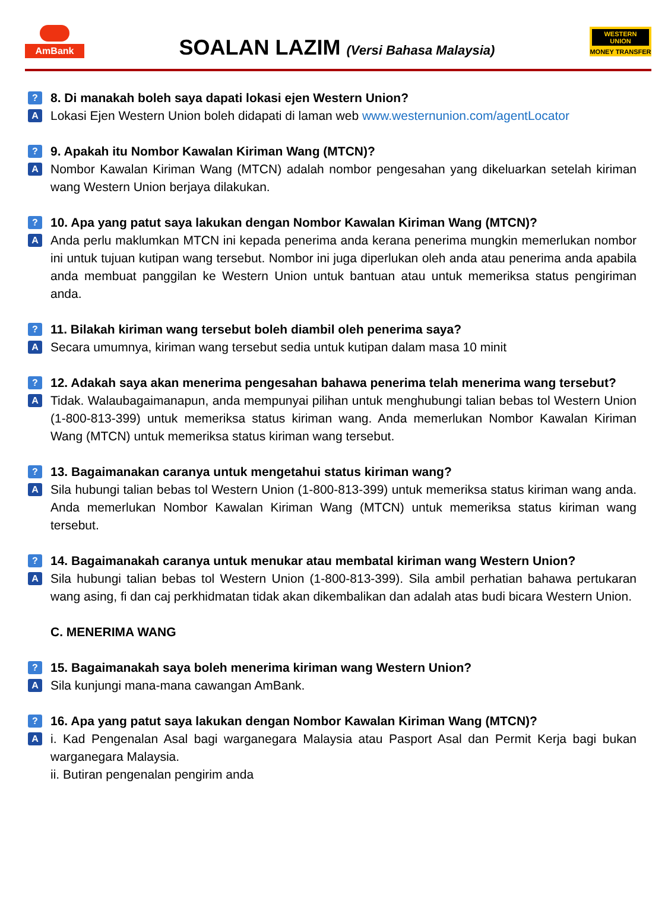AmBank
SOALAN LAZIM (Versi Bahasa Malaysia)
WESTERN UNION
MONEY TRANSFER
?
8. Di manakah boleh saya dapati lokasi ejen Western Union?
A
Lokasi Ejen Western Union boleh didapati di laman web www.westernunion.com/agentLocator
?
9. Apakah itu Nombor Kawalan Kiriman Wang (MTCN)?
A
Nombor Kawalan Kiriman Wang (MTCN) adalah nombor pengesahan yang dikeluarkan setelah kiriman wang Western Union berjaya dilakukan.
?
10. Apa yang patut saya lakukan dengan Nombor Kawalan Kiriman Wang (MTCN)?
A
Anda perlu maklumkan MTCN ini kepada penerima anda kerana penerima mungkin memerlukan nombor ini untuk tujuan kutipan wang tersebut. Nombor ini juga diperlukan oleh anda atau penerima anda apabila anda membuat panggilan ke Western Union untuk bantuan atau untuk memeriksa status pengiriman anda.
?
11. Bilakah kiriman wang tersebut boleh diambil oleh penerima saya?
A
Secara umumnya, kiriman wang tersebut sedia untuk kutipan dalam masa 10 minit
?
12. Adakah saya akan menerima pengesahan bahawa penerima telah menerima wang tersebut?
A
Tidak. Walaubagaimanapun, anda mempunyai pilihan untuk menghubungi talian bebas tol Western Union (1-800-813-399) untuk memeriksa status kiriman wang. Anda memerlukan Nombor Kawalan Kiriman Wang (MTCN) untuk memeriksa status kiriman wang tersebut.
?
13. Bagaimanakan caranya untuk mengetahui status kiriman wang?
A
Sila hubungi talian bebas tol Western Union (1-800-813-399) untuk memeriksa status kiriman wang anda. Anda memerlukan Nombor Kawalan Kiriman Wang (MTCN) untuk memeriksa status kiriman wang tersebut.
?
14. Bagaimanakah caranya untuk menukar atau membatal kiriman wang Western Union?
A
Sila hubungi talian bebas tol Western Union (1-800-813-399). Sila ambil perhatian bahawa pertukaran wang asing, fi dan caj perkhidmatan tidak akan dikembalikan dan adalah atas budi bicara Western Union.
C. MENERIMA WANG
?
15. Bagaimanakah saya boleh menerima kiriman wang Western Union?
A
Sila kunjungi mana-mana cawangan AmBank.
?
16. Apa yang patut saya lakukan dengan Nombor Kawalan Kiriman Wang (MTCN)?
A
i. Kad Pengenalan Asal bagi warganegara Malaysia atau Pasport Asal dan Permit Kerja bagi bukan warganegara Malaysia.
ii. Butiran pengenalan pengirim anda